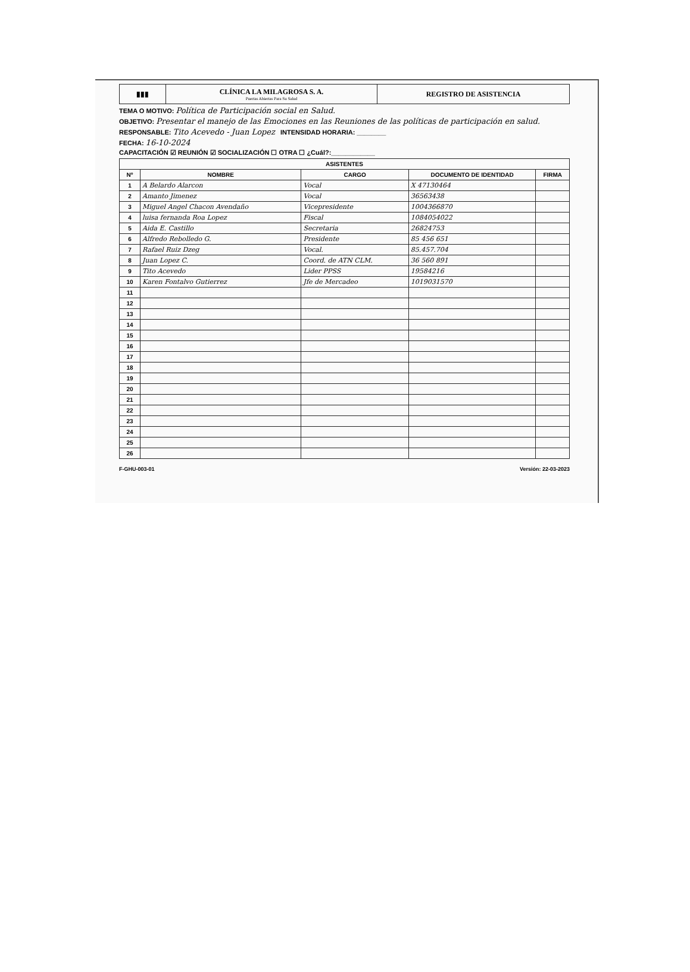| ▮▮▮ | CLÍNICA LA MILAGROSA S. A. Puertas Abiertas Para Su Salud | REGISTRO DE ASISTENCIA |
TEMA O MOTIVO: Política de Participación social en Salud.
OBJETIVO: Presentar el manejo de las Emociones en las Reuniones de las políticas de participación en salud.
RESPONSABLE: Tito Acevedo - Juan Lopez INTENSIDAD HORARIA: ________
FECHA: 16-10-2024
CAPACITACIÓN ☑ REUNIÓN ☑ SOCIALIZACIÓN ☐ OTRA ☐ ¿Cuál?:____________
| ASISTENTES | | | | |
| --- | --- | --- | --- | --- |
| Nº | NOMBRE | CARGO | DOCUMENTO DE IDENTIDAD | FIRMA |
| 1 | A Belardo Alarcon | Vocal | X 47130464 | |
| 2 | Amanto Jimenez | Vocal | 36563438 | |
| 3 | Miguel Angel Chacon Avendaño | Vicepresidente | 1004366870 | |
| 4 | luisa fernanda Roa Lopez | Fiscal | 1084054022 | |
| 5 | Aida E. Castillo | Secretaria | 26824753 | |
| 6 | Alfredo Rebolledo G. | Presidente | 85 456 651 | |
| 7 | Rafael Ruiz Dzeg | Vocal. | 85.457.704 | |
| 8 | Juan Lopez C. | Coord. de ATN CLM. | 36 560 891 | |
| 9 | Tito Acevedo | Lider PPSS | 19584216 | |
| 10 | Karen Fontalvo Gutierrez | Jfe de Mercadeo | 1019031570 | |
| 11 | | | | |
| 12 | | | | |
| 13 | | | | |
| 14 | | | | |
| 15 | | | | |
| 16 | | | | |
| 17 | | | | |
| 18 | | | | |
| 19 | | | | |
| 20 | | | | |
| 21 | | | | |
| 22 | | | | |
| 23 | | | | |
| 24 | | | | |
| 25 | | | | |
| 26 | | | | |
F-GHU-003-01 Versión: 22-03-2023